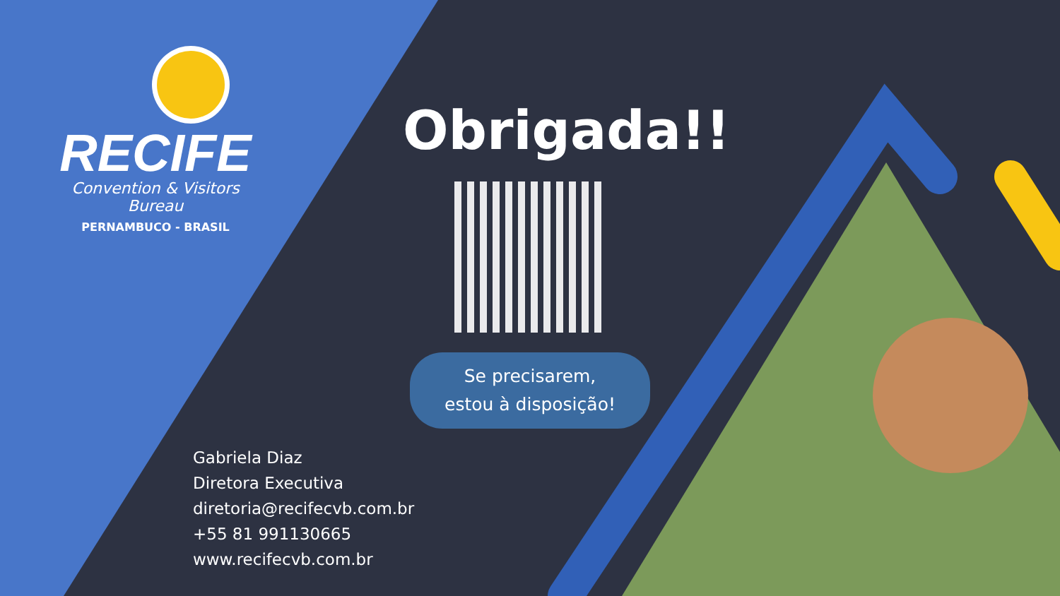RECIFE
Convention & Visitors Bureau
PERNAMBUCO - BRASIL
Obrigada!!
Se precisarem,
estou à disposição!
Gabriela Diaz
Diretora Executiva
diretoria@recifecvb.com.br
+55 81 991130665
www.recifecvb.com.br